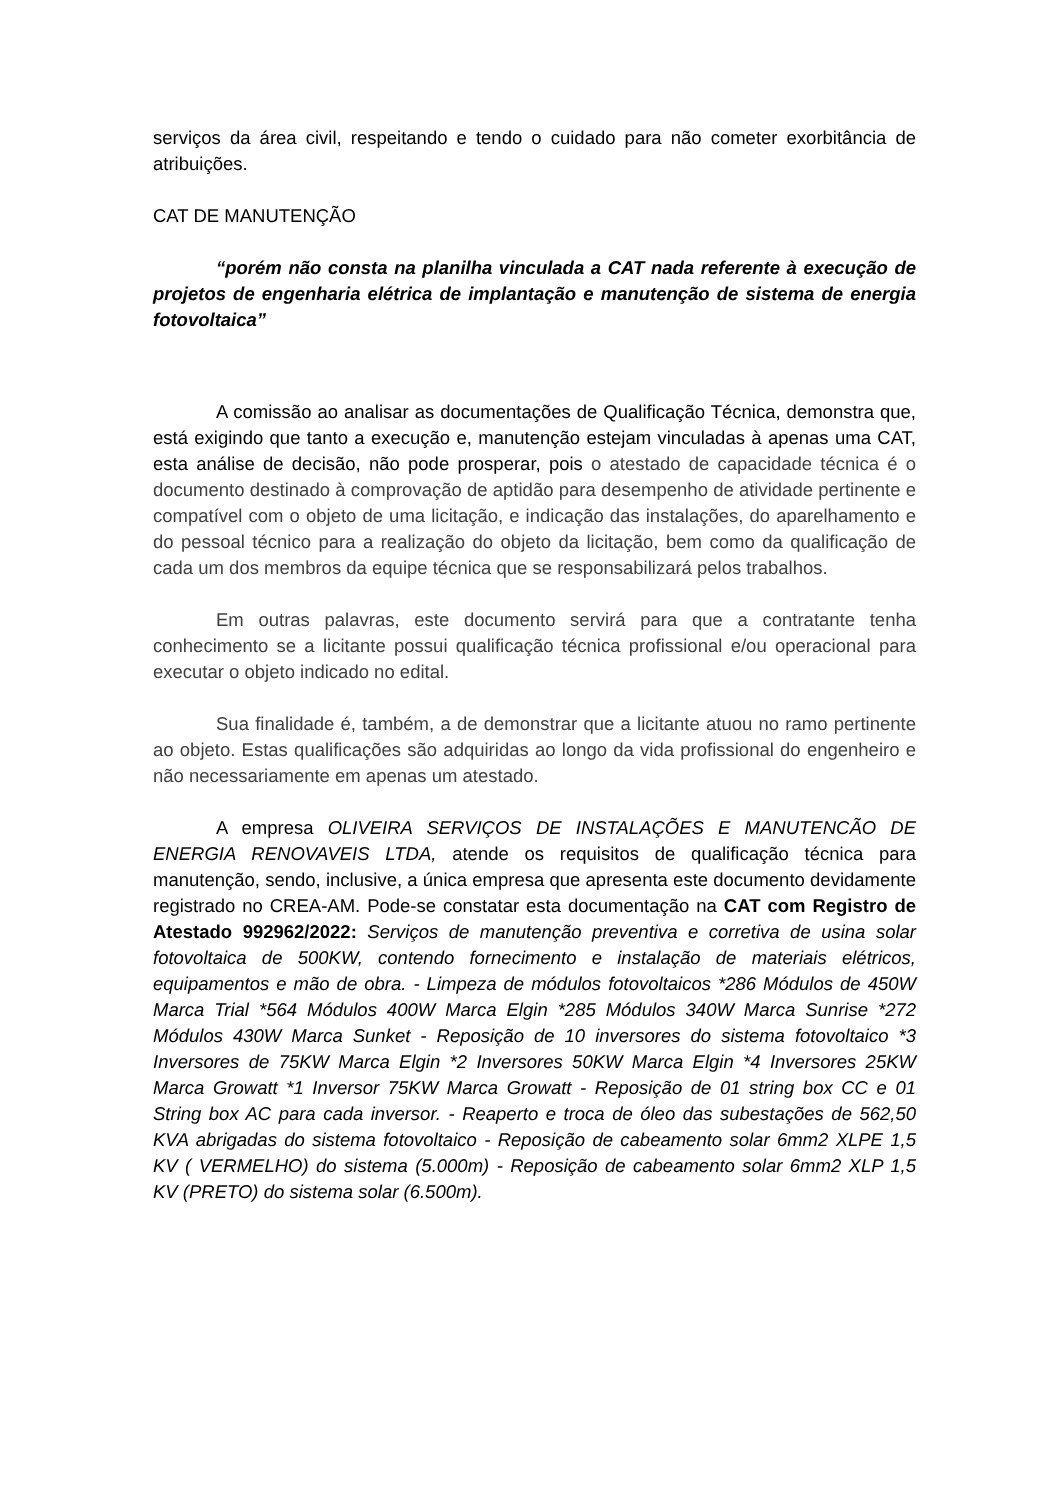serviços da área civil, respeitando e tendo o cuidado para não cometer exorbitância de atribuições.
CAT DE MANUTENÇÃO
“porém não consta na planilha vinculada a CAT nada referente à execução de projetos de engenharia elétrica de implantação e manutenção de sistema de energia fotovoltaica”
A comissão ao analisar as documentações de Qualificação Técnica, demonstra que, está exigindo que tanto a execução e, manutenção estejam vinculadas à apenas uma CAT, esta análise de decisão, não pode prosperar, pois o atestado de capacidade técnica é o documento destinado à comprovação de aptidão para desempenho de atividade pertinente e compatível com o objeto de uma licitação, e indicação das instalações, do aparelhamento e do pessoal técnico para a realização do objeto da licitação, bem como da qualificação de cada um dos membros da equipe técnica que se responsabilizará pelos trabalhos.
Em outras palavras, este documento servirá para que a contratante tenha conhecimento se a licitante possui qualificação técnica profissional e/ou operacional para executar o objeto indicado no edital.
Sua finalidade é, também, a de demonstrar que a licitante atuou no ramo pertinente ao objeto. Estas qualificações são adquiridas ao longo da vida profissional do engenheiro e não necessariamente em apenas um atestado.
A empresa OLIVEIRA SERVIÇOS DE INSTALAÇÕES E MANUTENCÃO DE ENERGIA RENOVAVEIS LTDA, atende os requisitos de qualificação técnica para manutenção, sendo, inclusive, a única empresa que apresenta este documento devidamente registrado no CREA-AM. Pode-se constatar esta documentação na CAT com Registro de Atestado 992962/2022: Serviços de manutenção preventiva e corretiva de usina solar fotovoltaica de 500KW, contendo fornecimento e instalação de materiais elétricos, equipamentos e mão de obra. - Limpeza de módulos fotovoltaicos *286 Módulos de 450W Marca Trial *564 Módulos 400W Marca Elgin *285 Módulos 340W Marca Sunrise *272 Módulos 430W Marca Sunket - Reposição de 10 inversores do sistema fotovoltaico *3 Inversores de 75KW Marca Elgin *2 Inversores 50KW Marca Elgin *4 Inversores 25KW Marca Growatt *1 Inversor 75KW Marca Growatt - Reposição de 01 string box CC e 01 String box AC para cada inversor. - Reaperto e troca de óleo das subestações de 562,50 KVA abrigadas do sistema fotovoltaico - Reposição de cabeamento solar 6mm2 XLPE 1,5 KV ( VERMELHO) do sistema (5.000m) - Reposição de cabeamento solar 6mm2 XLP 1,5 KV (PRETO) do sistema solar (6.500m).